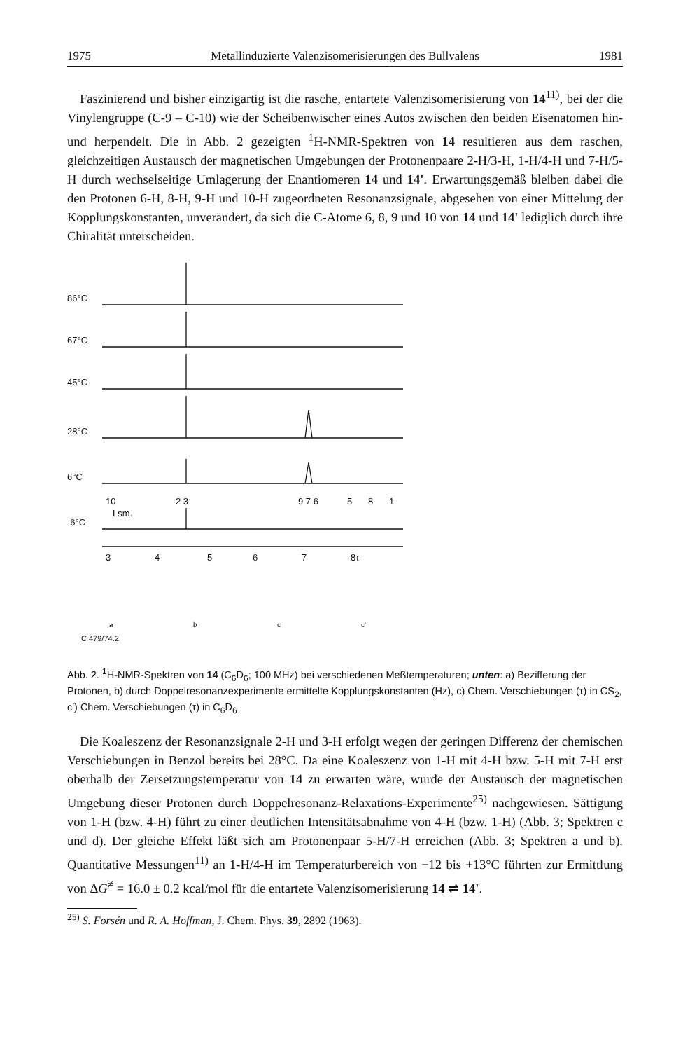1975 Metallinduzierte Valenzisomerisierungen des Bullvalens 1981
Faszinierend und bisher einzigartig ist die rasche, entartete Valenzisomerisierung von 14<sup>11)</sup>, bei der die Vinylengruppe (C-9 – C-10) wie der Scheibenwischer eines Autos zwischen den beiden Eisenatomen hin- und herpendelt. Die in Abb. 2 gezeigten <sup>1</sup>H-NMR-Spektren von 14 resultieren aus dem raschen, gleichzeitigen Austausch der magnetischen Umgebungen der Protonenpaare 2-H/3-H, 1-H/4-H und 7-H/5-H durch wechselseitige Umlagerung der Enantiomeren 14 und 14'. Erwartungsgemäß bleiben dabei die den Protonen 6-H, 8-H, 9-H und 10-H zugeordneten Resonanzsignale, abgesehen von einer Mittelung der Kopplungskonstanten, unverändert, da sich die C-Atome 6, 8, 9 und 10 von 14 und 14' lediglich durch ihre Chiralität unterscheiden.
86°C
67°C
45°C
28°C
6°C
-6°C
10
Lsm.
2 3
9 7 6
5
8
1
3
4
5
6
7
8τ
C 479/74.2
a
b
c
c'
Abb. 2. <sup>1</sup>H-NMR-Spektren von 14 (C<sub>6</sub>D<sub>6</sub>; 100 MHz) bei verschiedenen Meßtemperaturen; unten: a) Bezifferung der Protonen, b) durch Doppelresonanzexperimente ermittelte Kopplungskonstanten (Hz), c) Chem. Verschiebungen (τ) in CS<sub>2</sub>, c') Chem. Verschiebungen (τ) in C<sub>6</sub>D<sub>6</sub>
Die Koaleszenz der Resonanzsignale 2-H und 3-H erfolgt wegen der geringen Differenz der chemischen Verschiebungen in Benzol bereits bei 28°C. Da eine Koaleszenz von 1-H mit 4-H bzw. 5-H mit 7-H erst oberhalb der Zersetzungstemperatur von 14 zu erwarten wäre, wurde der Austausch der magnetischen Umgebung dieser Protonen durch Doppelresonanz-Relaxations-Experimente<sup>25)</sup> nachgewiesen. Sättigung von 1-H (bzw. 4-H) führt zu einer deutlichen Intensitätsabnahme von 4-H (bzw. 1-H) (Abb. 3; Spektren c und d). Der gleiche Effekt läßt sich am Protonenpaar 5-H/7-H erreichen (Abb. 3; Spektren a und b). Quantitative Messungen<sup>11)</sup> an 1-H/4-H im Temperaturbereich von −12 bis +13°C führten zur Ermittlung von ΔG<sup>≠</sup> = 16.0 ± 0.2 kcal/mol für die entartete Valenzisomerisierung 14 ⇌ 14'.
<sup>25)</sup> S. Forsén und R. A. Hoffman, J. Chem. Phys. 39, 2892 (1963).